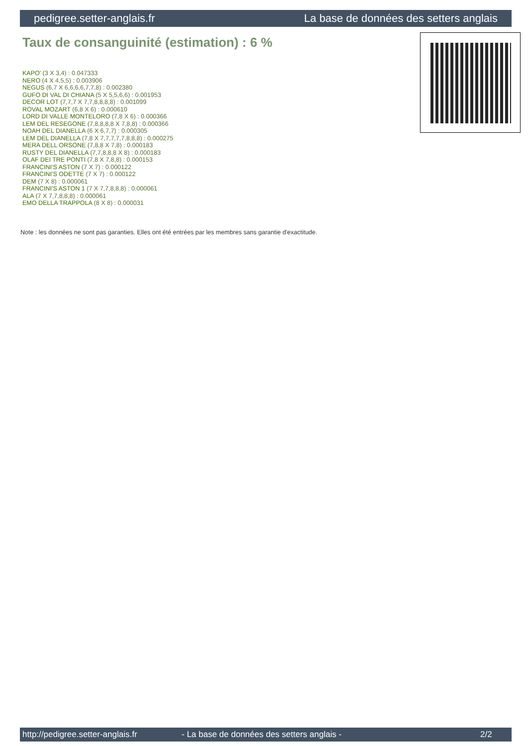pedigree.setter-anglais.fr La base de données des setters anglais
Taux de consanguinité (estimation) : 6 %
KAPO' (3 X 3,4) : 0.047333
NERO (4 X 4,5,5) : 0.003906
NEGUS (6,7 X 6,6,6,6,7,7,8) : 0.002380
GUFO DI VAL DI CHIANA (5 X 5,5,6,6) : 0.001953
DECOR LOT (7,7,7 X 7,7,8,8,8,8) : 0.001099
ROVAL MOZART (6,8 X 6) : 0.000610
LORD DI VALLE MONTELORO (7,8 X 6) : 0.000366
LEM DEL RESEGONE (7,8,8,8,8 X 7,8,8) : 0.000366
NOAH DEL DIANELLA (6 X 6,7,7) : 0.000305
LEM DEL DIANELLA (7,8 X 7,7,7,7,7,8,8,8) : 0.000275
MERA DELL ORSONE (7,8,8 X 7,8) : 0.000183
RUSTY DEL DIANELLA (7,7,8,8,8 X 8) : 0.000183
OLAF DEI TRE PONTI (7,8 X 7,8,8) : 0.000153
FRANCINI'S ASTON (7 X 7) : 0.000122
FRANCINI'S ODETTE (7 X 7) : 0.000122
DEM (7 X 8) : 0.000061
FRANCINI'S ASTON 1 (7 X 7,7,8,8,8) : 0.000061
ALA (7 X 7,7,8,8,8) : 0.000061
EMO DELLA TRAPPOLA (8 X 8) : 0.000031
Note : les données ne sont pas garanties. Elles ont été entrées par les membres sans garantie d'exactitude.
http://pedigree.setter-anglais.fr - La base de données des setters anglais - 2/2